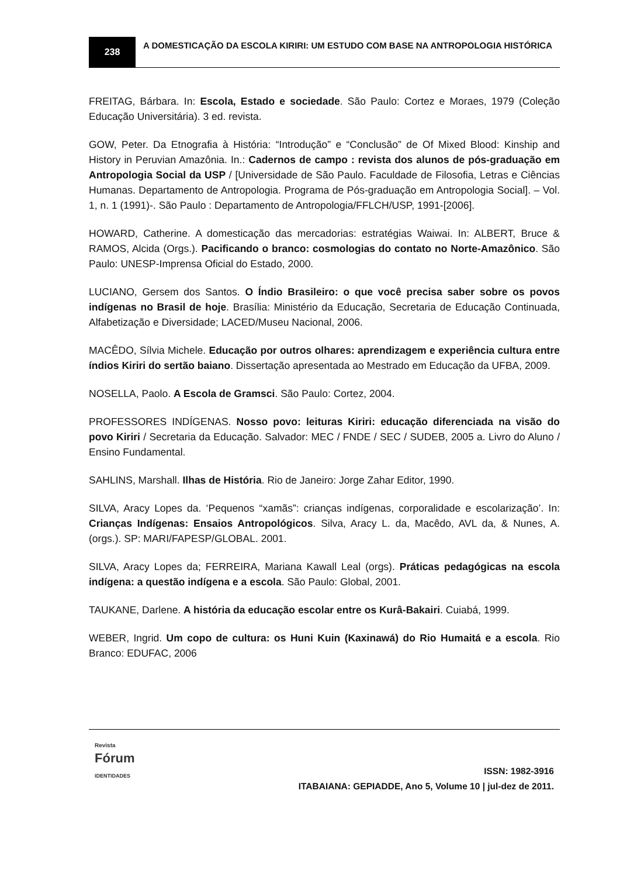238
A DOMESTICAÇÃO DA ESCOLA KIRIRI: UM ESTUDO COM BASE NA ANTROPOLOGIA HISTÓRICA
FREITAG, Bárbara. In: Escola, Estado e sociedade. São Paulo: Cortez e Moraes, 1979 (Coleção Educação Universitária). 3 ed. revista.
GOW, Peter. Da Etnografia à História: “Introdução” e “Conclusão” de Of Mixed Blood: Kinship and History in Peruvian Amazônia. In.: Cadernos de campo : revista dos alunos de pós-graduação em Antropologia Social da USP / [Universidade de São Paulo. Faculdade de Filosofia, Letras e Ciências Humanas. Departamento de Antropologia. Programa de Pós-graduação em Antropologia Social]. – Vol. 1, n. 1 (1991)-. São Paulo : Departamento de Antropologia/FFLCH/USP, 1991-[2006].
HOWARD, Catherine. A domesticação das mercadorias: estratégias Waiwai. In: ALBERT, Bruce & RAMOS, Alcida (Orgs.). Pacificando o branco: cosmologias do contato no Norte-Amazônico. São Paulo: UNESP-Imprensa Oficial do Estado, 2000.
LUCIANO, Gersem dos Santos. O Índio Brasileiro: o que você precisa saber sobre os povos indígenas no Brasil de hoje. Brasília: Ministério da Educação, Secretaria de Educação Continuada, Alfabetização e Diversidade; LACED/Museu Nacional, 2006.
MACÊDO, Sílvia Michele. Educação por outros olhares: aprendizagem e experiência cultura entre índios Kiriri do sertão baiano. Dissertação apresentada ao Mestrado em Educação da UFBA, 2009.
NOSELLA, Paolo. A Escola de Gramsci. São Paulo: Cortez, 2004.
PROFESSORES INDÍGENAS. Nosso povo: leituras Kiriri: educação diferenciada na visão do povo Kiriri / Secretaria da Educação. Salvador: MEC / FNDE / SEC / SUDEB, 2005 a. Livro do Aluno / Ensino Fundamental.
SAHLINS, Marshall. Ilhas de História. Rio de Janeiro: Jorge Zahar Editor, 1990.
SILVA, Aracy Lopes da. ‘Pequenos “xamãs”: crianças indígenas, corporalidade e escolarização’. In: Crianças Indígenas: Ensaios Antropológicos. Silva, Aracy L. da, Macêdo, AVL da, & Nunes, A. (orgs.). SP: MARI/FAPESP/GLOBAL. 2001.
SILVA, Aracy Lopes da; FERREIRA, Mariana Kawall Leal (orgs). Práticas pedagógicas na escola indígena: a questão indígena e a escola. São Paulo: Global, 2001.
TAUKANE, Darlene. A história da educação escolar entre os Kurâ-Bakairi. Cuiabá, 1999.
WEBER, Ingrid. Um copo de cultura: os Huni Kuin (Kaxinawá) do Rio Humaitá e a escola. Rio Branco: EDUFAC, 2006
Revista
Fórum
IDENTIDADES
ISSN: 1982-3916
ITABAIANA: GEPIADDE, Ano 5, Volume 10 | jul-dez de 2011.